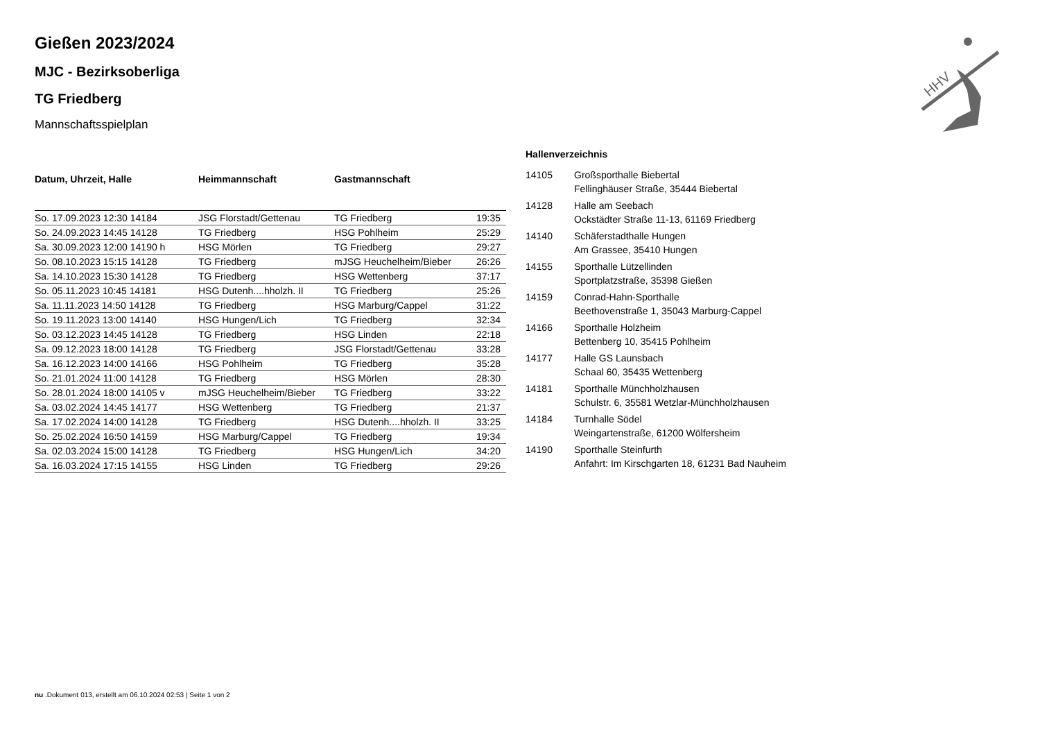HHV
Gießen 2023/2024
MJC - Bezirksoberliga
TG Friedberg
Mannschaftsspielplan
| Datum, Uhrzeit, Halle | Heimmannschaft | Gastmannschaft | |
| --- | --- | --- | --- |
| So. 17.09.2023 12:30 14184 | JSG Florstadt/Gettenau | TG Friedberg | 19:35 |
| So. 24.09.2023 14:45 14128 | TG Friedberg | HSG Pohlheim | 25:29 |
| Sa. 30.09.2023 12:00 14190 h | HSG Mörlen | TG Friedberg | 29:27 |
| So. 08.10.2023 15:15 14128 | TG Friedberg | mJSG Heuchelheim/Bieber | 26:26 |
| Sa. 14.10.2023 15:30 14128 | TG Friedberg | HSG Wettenberg | 37:17 |
| So. 05.11.2023 10:45 14181 | HSG Dutenh....hholzh. II | TG Friedberg | 25:26 |
| Sa. 11.11.2023 14:50 14128 | TG Friedberg | HSG Marburg/Cappel | 31:22 |
| So. 19.11.2023 13:00 14140 | HSG Hungen/Lich | TG Friedberg | 32:34 |
| So. 03.12.2023 14:45 14128 | TG Friedberg | HSG Linden | 22:18 |
| Sa. 09.12.2023 18:00 14128 | TG Friedberg | JSG Florstadt/Gettenau | 33:28 |
| Sa. 16.12.2023 14:00 14166 | HSG Pohlheim | TG Friedberg | 35:28 |
| So. 21.01.2024 11:00 14128 | TG Friedberg | HSG Mörlen | 28:30 |
| So. 28.01.2024 18:00 14105 v | mJSG Heuchelheim/Bieber | TG Friedberg | 33:22 |
| Sa. 03.02.2024 14:45 14177 | HSG Wettenberg | TG Friedberg | 21:37 |
| Sa. 17.02.2024 14:00 14128 | TG Friedberg | HSG Dutenh....hholzh. II | 33:25 |
| So. 25.02.2024 16:50 14159 | HSG Marburg/Cappel | TG Friedberg | 19:34 |
| Sa. 02.03.2024 15:00 14128 | TG Friedberg | HSG Hungen/Lich | 34:20 |
| Sa. 16.03.2024 17:15 14155 | HSG Linden | TG Friedberg | 29:26 |
Hallenverzeichnis
| 14105 | Großsporthalle Biebertal Fellinghäuser Straße, 35444 Biebertal |
| 14128 | Halle am Seebach Ockstädter Straße 11-13, 61169 Friedberg |
| 14140 | Schäferstadthalle Hungen Am Grassee, 35410 Hungen |
| 14155 | Sporthalle Lützellinden Sportplatzstraße, 35398 Gießen |
| 14159 | Conrad-Hahn-Sporthalle Beethovenstraße 1, 35043 Marburg-Cappel |
| 14166 | Sporthalle Holzheim Bettenberg 10, 35415 Pohlheim |
| 14177 | Halle GS Launsbach Schaal 60, 35435 Wettenberg |
| 14181 | Sporthalle Münchholzhausen Schulstr. 6, 35581 Wetzlar-Münchholzhausen |
| 14184 | Turnhalle Södel Weingartenstraße, 61200 Wölfersheim |
| 14190 | Sporthalle Steinfurth Anfahrt: Im Kirschgarten 18, 61231 Bad Nauheim |
nu .Dokument 013, erstellt am 06.10.2024 02:53 | Seite 1 von 2